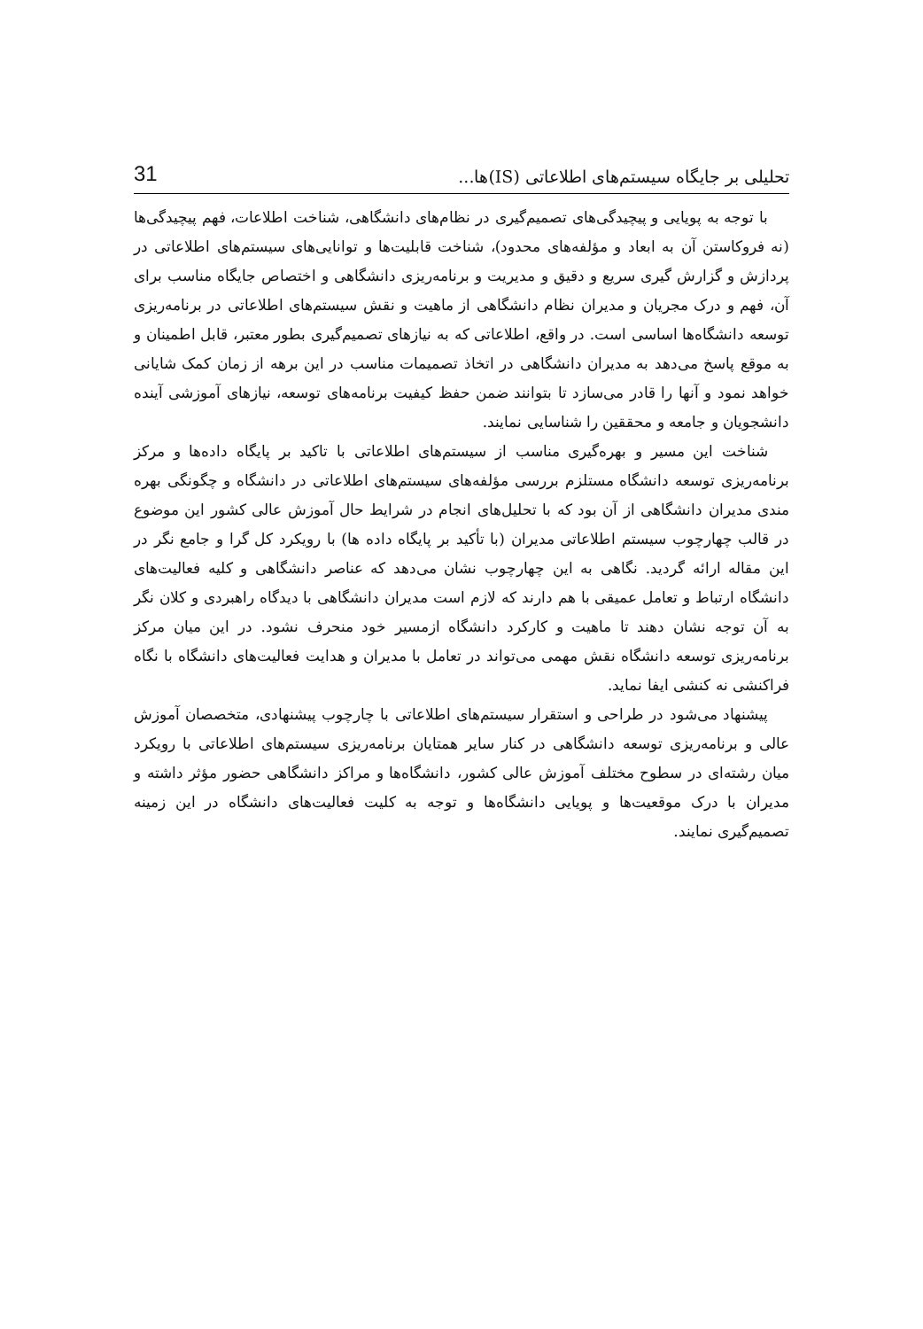تحلیلی بر جایگاه سیستم‌های اطلاعاتی (IS)ها... 31
با توجه به پویایی و پیچیدگی‌های تصمیم‌گیری در نظام‌های دانشگاهی، شناخت اطلاعات، فهم پیچیدگی‌ها (نه فروکاستن آن به ابعاد و مؤلفه‌های محدود)، شناخت قابلیت‌ها و توانایی‌های سیستم‌های اطلاعاتی در پردازش و گزارش گیری سریع و دقیق و مدیریت و برنامه‌ریزی دانشگاهی و اختصاص جایگاه مناسب برای آن، فهم و درک مجریان و مدیران نظام دانشگاهی از ماهیت و نقش سیستم‌های اطلاعاتی در برنامه‌ریزی توسعه دانشگاه‌ها اساسی است. در واقع، اطلاعاتی که به نیازهای تصمیم‌گیری بطور معتبر، قابل اطمینان و به موقع پاسخ می‌دهد به مدیران دانشگاهی در اتخاذ تصمیمات مناسب در این برهه از زمان کمک شایانی خواهد نمود و آنها را قادر می‌سازد تا بتوانند ضمن حفظ کیفیت برنامه‌های توسعه، نیازهای آموزشی آینده دانشجویان و جامعه و محققین را شناسایی نمایند.
شناخت این مسیر و بهره‌گیری مناسب از سیستم‌های اطلاعاتی با تاکید بر پایگاه داده‌ها و مرکز برنامه‌ریزی توسعه دانشگاه مستلزم بررسی مؤلفه‌های سیستم‌های اطلاعاتی در دانشگاه و چگونگی بهره مندی مدیران دانشگاهی از آن بود که با تحلیل‌های انجام در شرایط حال آموزش عالی کشور این موضوع در قالب چهارچوب سیستم اطلاعاتی مدیران (با تأکید بر پایگاه داده ها) با رویکرد کل گرا و جامع نگر در این مقاله ارائه گردید. نگاهی به این چهارچوب نشان می‌دهد که عناصر دانشگاهی و کلیه فعالیت‌های دانشگاه ارتباط و تعامل عمیقی با هم دارند که لازم است مدیران دانشگاهی با دیدگاه راهبردی و کلان نگر به آن توجه نشان دهند تا ماهیت و کارکرد دانشگاه ازمسیر خود منحرف نشود. در این میان مرکز برنامه‌ریزی توسعه دانشگاه نقش مهمی می‌تواند در تعامل با مدیران و هدایت فعالیت‌های دانشگاه با نگاه فراکنشی نه کنشی ایفا نماید.
پیشنهاد می‌شود در طراحی و استقرار سیستم‌های اطلاعاتی با چارچوب پیشنهادی، متخصصان آموزش عالی و برنامه‌ریزی توسعه دانشگاهی در کنار سایر همتایان برنامه‌ریزی سیستم‌های اطلاعاتی با رویکرد میان رشته‌ای در سطوح مختلف آموزش عالی کشور، دانشگاه‌ها و مراکز دانشگاهی حضور مؤثر داشته و مدیران با درک موقعیت‌ها و پویایی دانشگاه‌ها و توجه به کلیت فعالیت‌های دانشگاه در این زمینه تصمیم‌گیری نمایند.